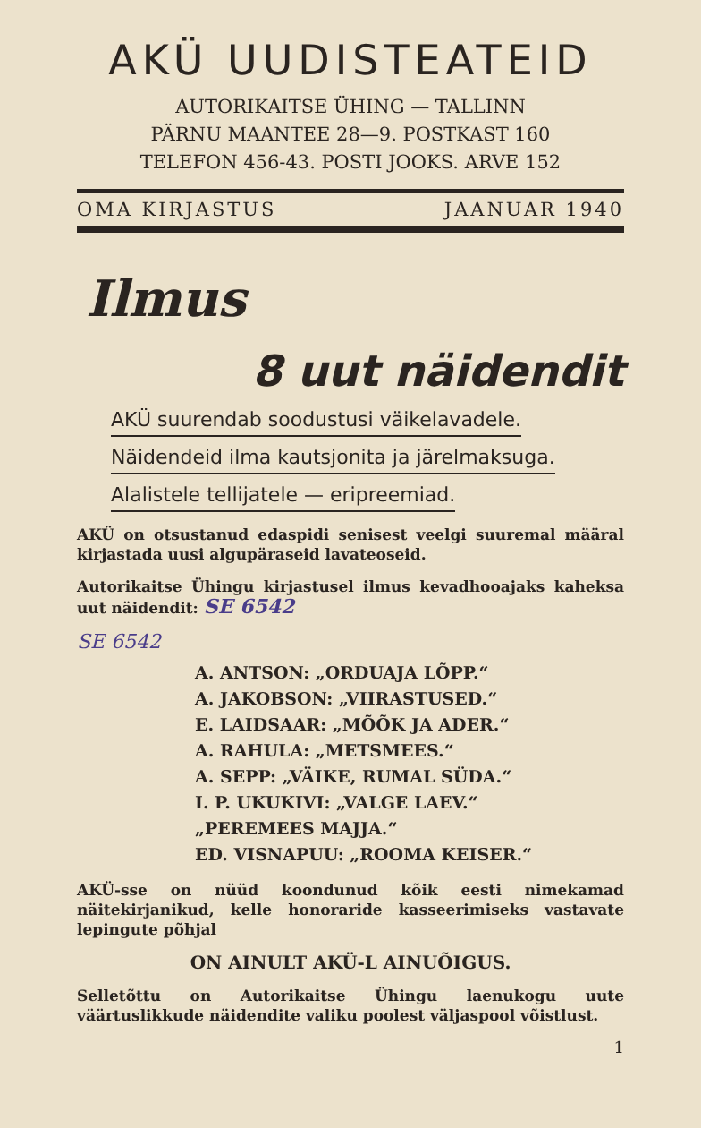AKÜ UUDISTEATEID
AUTORIKAITSE ÜHING — TALLINN
PÄRNU MAANTEE 28—9. POSTKAST 160
TELEFON 456-43. POSTI JOOKS. ARVE 152
OMA KIRJASTUS JAANUAR 1940
Ilmus
8 uut näidendit
AKÜ suurendab soodustusi väikelavadele.
Näidendeid ilma kautsjonita ja järelmaksuga.
Alalistele tellijatele — eripreemiad.
AKÜ on otsustanud edaspidi senisest veelgi suuremal määral kirjastada uusi algupäraseid lavateoseid.
Autorikaitse Ühingu kirjastusel ilmus kevadhooajaks kaheksa uut näidendit: SE 6542
SE 6542
A. ANTSON: „ORDUAJA LÕPP.“
A. JAKOBSON: „VIIRASTUSED.“
E. LAIDSAAR: „MÕÕK JA ADER.“
A. RAHULA: „METSMEES.“
A. SEPP: „VÄIKE, RUMAL SÜDA.“
I. P. UKUKIVI: „VALGE LAEV.“
„PEREMEES MAJJA.“
ED. VISNAPUU: „ROOMA KEISER.“
AKÜ-sse on nüüd koondunud kõik eesti nimekamad näitekirjanikud, kelle honoraride kasseerimiseks vastavate lepingute põhjal
ON AINULT AKÜ-L AINUÕIGUS.
Selletõttu on Autorikaitse Ühingu laenukogu uute väärtuslikkude näidendite valiku poolest väljaspool võistlust.
1